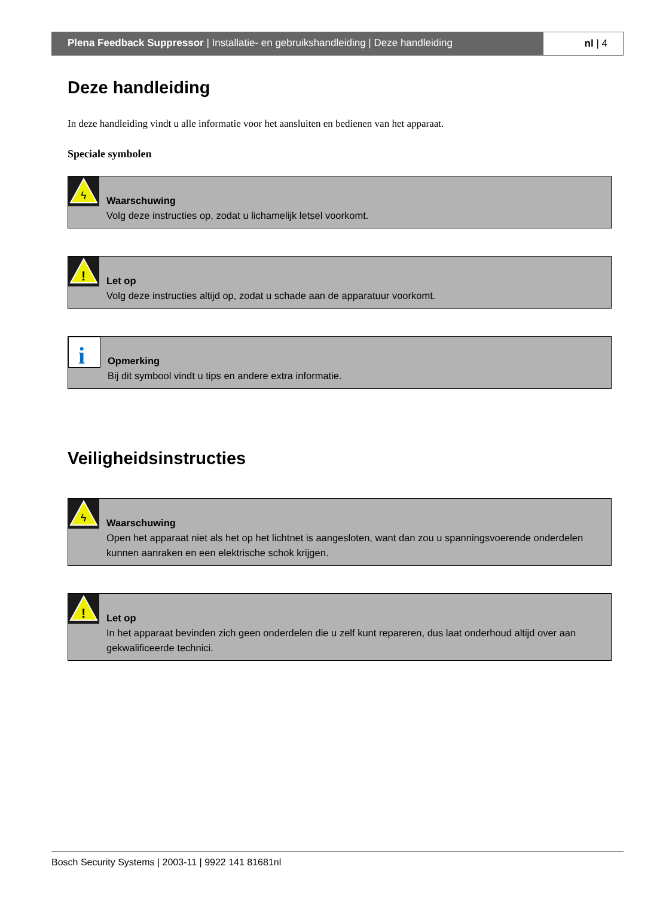Plena Feedback Suppressor | Installatie- en gebruikshandleiding | Deze handleiding
nl | 4
Deze handleiding
In deze handleiding vindt u alle informatie voor het aansluiten en bedienen van het apparaat.
Speciale symbolen
ϟ
Waarschuwing
Volg deze instructies op, zodat u lichamelijk letsel voorkomt.
!
Let op
Volg deze instructies altijd op, zodat u schade aan de apparatuur voorkomt.
i
Opmerking
Bij dit symbool vindt u tips en andere extra informatie.
Veiligheidsinstructies
ϟ
Waarschuwing
Open het apparaat niet als het op het lichtnet is aangesloten, want dan zou u spanningsvoerende onderdelen kunnen aanraken en een elektrische schok krijgen.
!
Let op
In het apparaat bevinden zich geen onderdelen die u zelf kunt repareren, dus laat onderhoud altijd over aan gekwalificeerde technici.
Bosch Security Systems | 2003-11 | 9922 141 81681nl